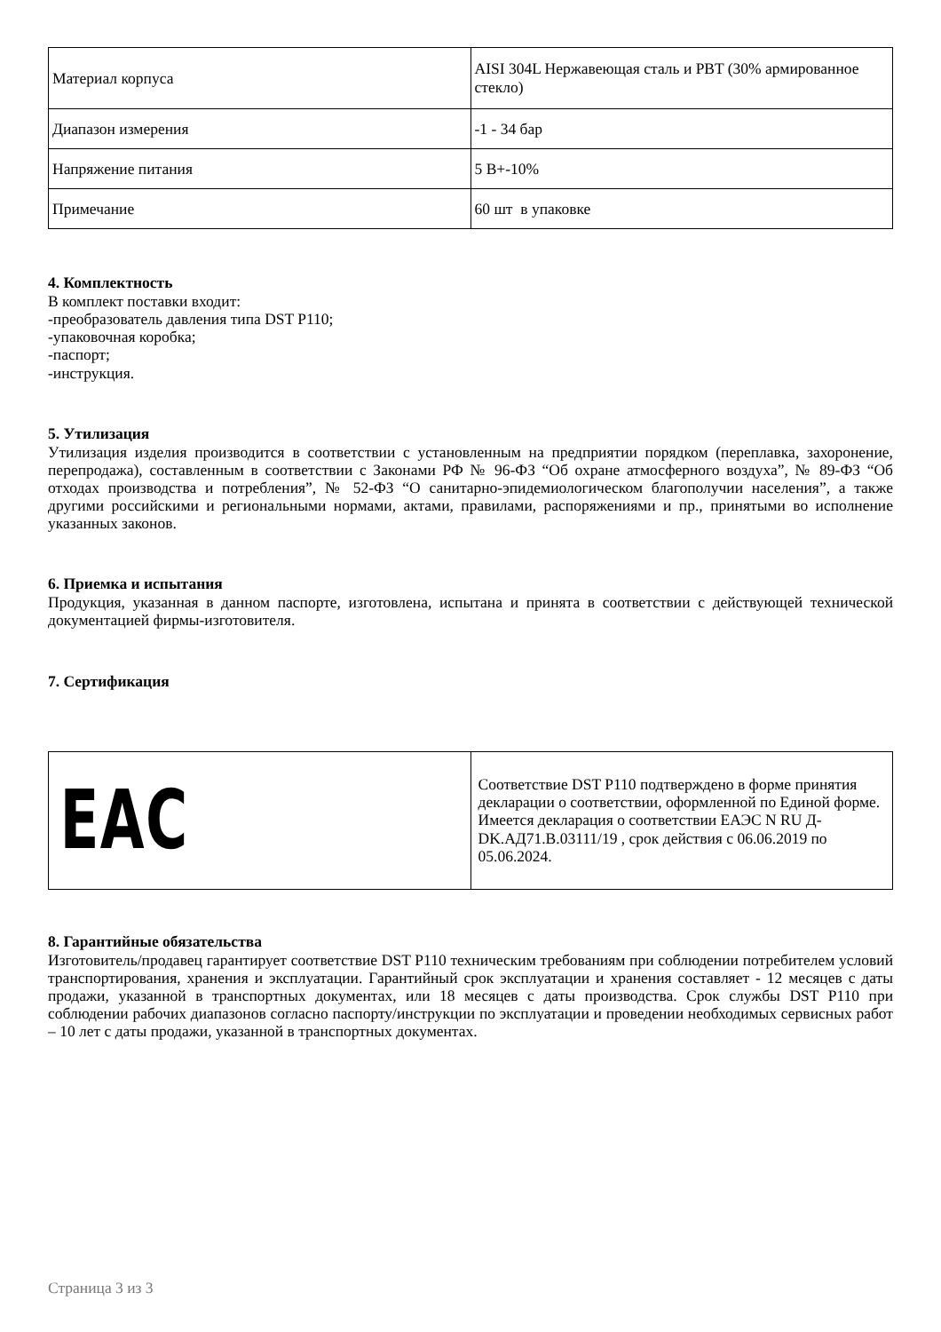| Материал корпуса | AISI 304L Нержавеющая сталь и PBT (30% армированное стекло) |
| Диапазон измерения | -1 - 34 бар |
| Напряжение питания | 5 В+-10% |
| Примечание | 60 шт в упаковке |
4. Комплектность
В комплект поставки входит:
-преобразователь давления типа DST P110;
-упаковочная коробка;
-паспорт;
-инструкция.
5. Утилизация
Утилизация изделия производится в соответствии с установленным на предприятии порядком (переплавка, захоронение, перепродажа), составленным в соответствии с Законами РФ № 96-ФЗ “Об охране атмосферного воздуха”, № 89-ФЗ “Об отходах производства и потребления”, № 52-ФЗ “О санитарно-эпидемиологическом благополучии населения”, а также другими российскими и региональными нормами, актами, правилами, распоряжениями и пр., принятыми во исполнение указанных законов.
6. Приемка и испытания
Продукция, указанная в данном паспорте, изготовлена, испытана и принята в соответствии с действующей технической документацией фирмы-изготовителя.
7. Сертификация
| EAC | Соответствие DST P110 подтверждено в форме принятия декларации о соответствии, оформленной по Единой форме. Имеется декларация о соответствии ЕАЭС N RU Д-DK.АД71.В.03111/19 , срок действия с 06.06.2019 по 05.06.2024. |
8. Гарантийные обязательства
Изготовитель/продавец гарантирует соответствие DST P110 техническим требованиям при соблюдении потребителем условий транспортирования, хранения и эксплуатации. Гарантийный срок эксплуатации и хранения составляет - 12 месяцев с даты продажи, указанной в транспортных документах, или 18 месяцев с даты производства. Срок службы DST P110 при соблюдении рабочих диапазонов согласно паспорту/инструкции по эксплуатации и проведении необходимых сервисных работ – 10 лет с даты продажи, указанной в транспортных документах.
Страница 3 из 3